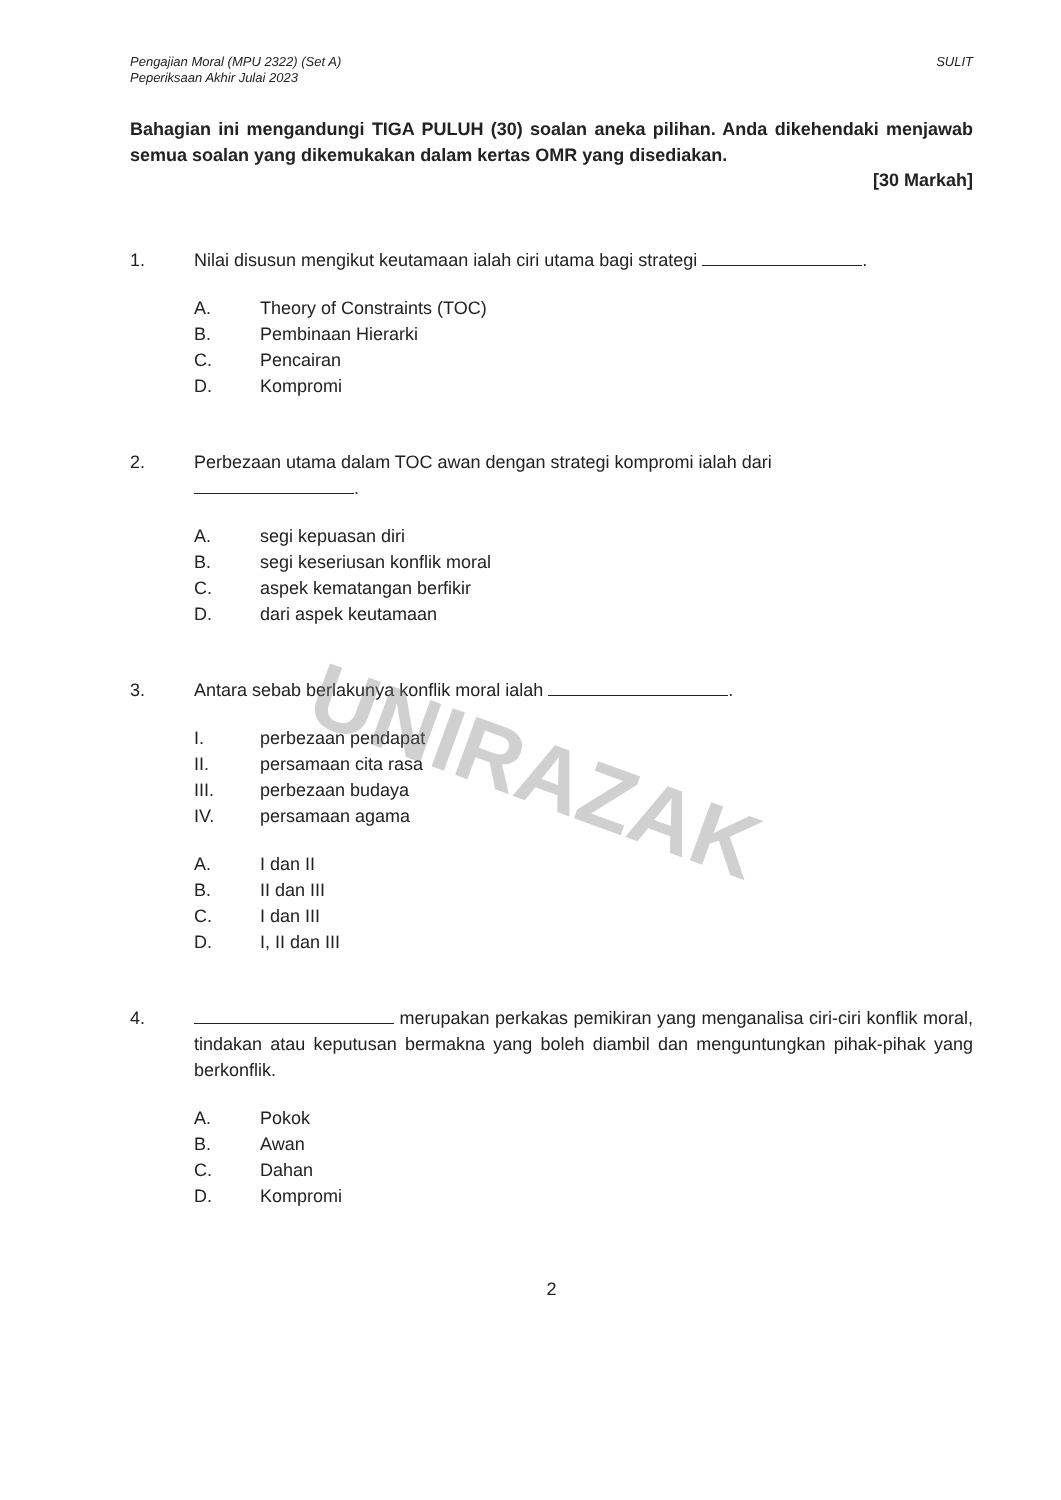UNIRAZAK
Pengajian Moral (MPU 2322) (Set A)
Peperiksaan Akhir Julai 2023
SULIT
Bahagian ini mengandungi TIGA PULUH (30) soalan aneka pilihan. Anda dikehendaki menjawab semua soalan yang dikemukakan dalam kertas OMR yang disediakan.
[30 Markah]
1. Nilai disusun mengikut keutamaan ialah ciri utama bagi strategi .
A. Theory of Constraints (TOC)
B. Pembinaan Hierarki
C. Pencairan
D. Kompromi
2. Perbezaan utama dalam TOC awan dengan strategi kompromi ialah dari
.
A. segi kepuasan diri
B. segi keseriusan konflik moral
C. aspek kematangan berfikir
D. dari aspek keutamaan
3. Antara sebab berlakunya konflik moral ialah .
I. perbezaan pendapat
II. persamaan cita rasa
III. perbezaan budaya
IV. persamaan agama
A. I dan II
B. II dan III
C. I dan III
D. I, II dan III
4. merupakan perkakas pemikiran yang menganalisa ciri-ciri konflik moral, tindakan atau keputusan bermakna yang boleh diambil dan menguntungkan pihak-pihak yang berkonflik.
A. Pokok
B. Awan
C. Dahan
D. Kompromi
2